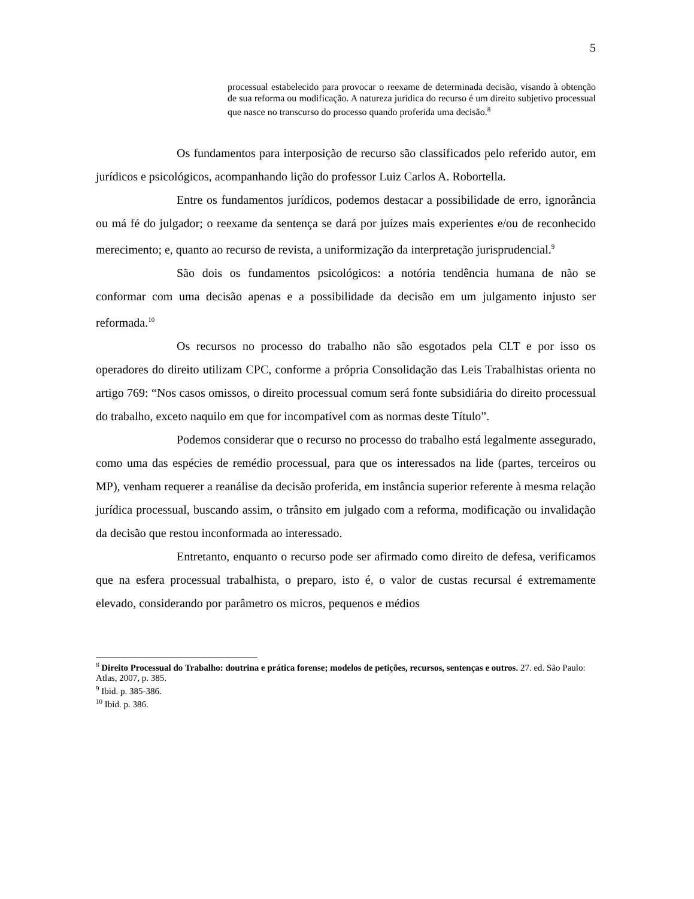5
processual estabelecido para provocar o reexame de determinada decisão, visando à obtenção de sua reforma ou modificação. A natureza jurídica do recurso é um direito subjetivo processual que nasce no transcurso do processo quando proferida uma decisão.<sup>8</sup>
Os fundamentos para interposição de recurso são classificados pelo referido autor, em jurídicos e psicológicos, acompanhando lição do professor Luiz Carlos A. Robortella.
Entre os fundamentos jurídicos, podemos destacar a possibilidade de erro, ignorância ou má fé do julgador; o reexame da sentença se dará por juízes mais experientes e/ou de reconhecido merecimento; e, quanto ao recurso de revista, a uniformização da interpretação jurisprudencial.<sup>9</sup>
São dois os fundamentos psicológicos: a notória tendência humana de não se conformar com uma decisão apenas e a possibilidade da decisão em um julgamento injusto ser reformada.<sup>10</sup>
Os recursos no processo do trabalho não são esgotados pela CLT e por isso os operadores do direito utilizam CPC, conforme a própria Consolidação das Leis Trabalhistas orienta no artigo 769: “Nos casos omissos, o direito processual comum será fonte subsidiária do direito processual do trabalho, exceto naquilo em que for incompatível com as normas deste Título”.
Podemos considerar que o recurso no processo do trabalho está legalmente assegurado, como uma das espécies de remédio processual, para que os interessados na lide (partes, terceiros ou MP), venham requerer a reanálise da decisão proferida, em instância superior referente à mesma relação jurídica processual, buscando assim, o trânsito em julgado com a reforma, modificação ou invalidação da decisão que restou inconformada ao interessado.
Entretanto, enquanto o recurso pode ser afirmado como direito de defesa, verificamos que na esfera processual trabalhista, o preparo, isto é, o valor de custas recursal é extremamente elevado, considerando por parâmetro os micros, pequenos e médios
<sup>8</sup> Direito Processual do Trabalho: doutrina e prática forense; modelos de petições, recursos, sentenças e outros. 27. ed. São Paulo: Atlas, 2007, p. 385.
<sup>9</sup> Ibid. p. 385-386.
<sup>10</sup> Ibid. p. 386.